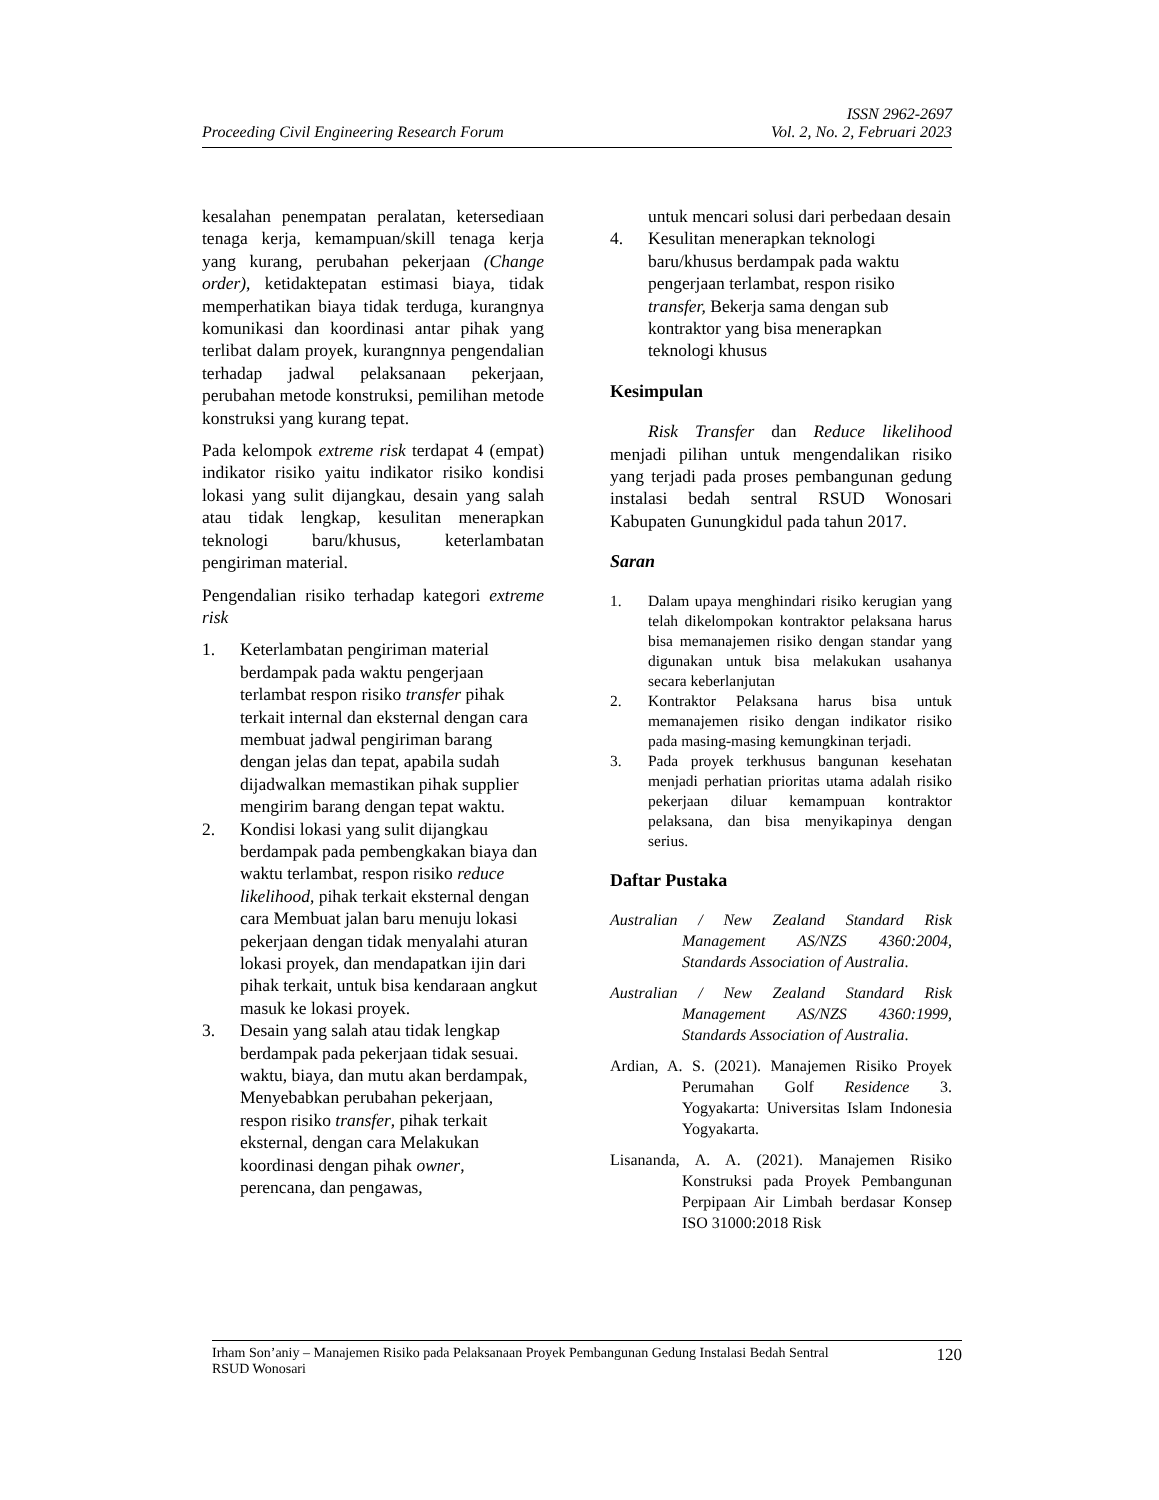ISSN 2962-2697
Proceeding Civil Engineering Research Forum Vol. 2, No. 2, Februari 2023
kesalahan penempatan peralatan, ketersediaan tenaga kerja, kemampuan/skill tenaga kerja yang kurang, perubahan pekerjaan (Change order), ketidaktepatan estimasi biaya, tidak memperhatikan biaya tidak terduga, kurangnya komunikasi dan koordinasi antar pihak yang terlibat dalam proyek, kurangnnya pengendalian terhadap jadwal pelaksanaan pekerjaan, perubahan metode konstruksi, pemilihan metode konstruksi yang kurang tepat.
Pada kelompok extreme risk terdapat 4 (empat) indikator risiko yaitu indikator risiko kondisi lokasi yang sulit dijangkau, desain yang salah atau tidak lengkap, kesulitan menerapkan teknologi baru/khusus, keterlambatan pengiriman material.
Pengendalian risiko terhadap kategori extreme risk
1. Keterlambatan pengiriman material berdampak pada waktu pengerjaan terlambat respon risiko transfer pihak terkait internal dan eksternal dengan cara membuat jadwal pengiriman barang dengan jelas dan tepat, apabila sudah dijadwalkan memastikan pihak supplier mengirim barang dengan tepat waktu.
2. Kondisi lokasi yang sulit dijangkau berdampak pada pembengkakan biaya dan waktu terlambat, respon risiko reduce likelihood, pihak terkait eksternal dengan cara Membuat jalan baru menuju lokasi pekerjaan dengan tidak menyalahi aturan lokasi proyek, dan mendapatkan ijin dari pihak terkait, untuk bisa kendaraan angkut masuk ke lokasi proyek.
3. Desain yang salah atau tidak lengkap berdampak pada pekerjaan tidak sesuai. waktu, biaya, dan mutu akan berdampak, Menyebabkan perubahan pekerjaan, respon risiko transfer, pihak terkait eksternal, dengan cara Melakukan koordinasi dengan pihak owner, perencana, dan pengawas,
untuk mencari solusi dari perbedaan desain
4. Kesulitan menerapkan teknologi baru/khusus berdampak pada waktu pengerjaan terlambat, respon risiko transfer, Bekerja sama dengan sub kontraktor yang bisa menerapkan teknologi khusus
Kesimpulan
Risk Transfer dan Reduce likelihood menjadi pilihan untuk mengendalikan risiko yang terjadi pada proses pembangunan gedung instalasi bedah sentral RSUD Wonosari Kabupaten Gunungkidul pada tahun 2017.
Saran
1. Dalam upaya menghindari risiko kerugian yang telah dikelompokan kontraktor pelaksana harus bisa memanajemen risiko dengan standar yang digunakan untuk bisa melakukan usahanya secara keberlanjutan
2. Kontraktor Pelaksana harus bisa untuk memanajemen risiko dengan indikator risiko pada masing-masing kemungkinan terjadi.
3. Pada proyek terkhusus bangunan kesehatan menjadi perhatian prioritas utama adalah risiko pekerjaan diluar kemampuan kontraktor pelaksana, dan bisa menyikapinya dengan serius.
Daftar Pustaka
Australian / New Zealand Standard Risk Management AS/NZS 4360:2004, Standards Association of Australia.
Australian / New Zealand Standard Risk Management AS/NZS 4360:1999, Standards Association of Australia.
Ardian, A. S. (2021). Manajemen Risiko Proyek Perumahan Golf Residence 3. Yogyakarta: Universitas Islam Indonesia Yogyakarta.
Lisananda, A. A. (2021). Manajemen Risiko Konstruksi pada Proyek Pembangunan Perpipaan Air Limbah berdasar Konsep ISO 31000:2018 Risk
Irham Son’aniy – Manajemen Risiko pada Pelaksanaan Proyek Pembangunan Gedung Instalasi Bedah Sentral
RSUD Wonosari 120